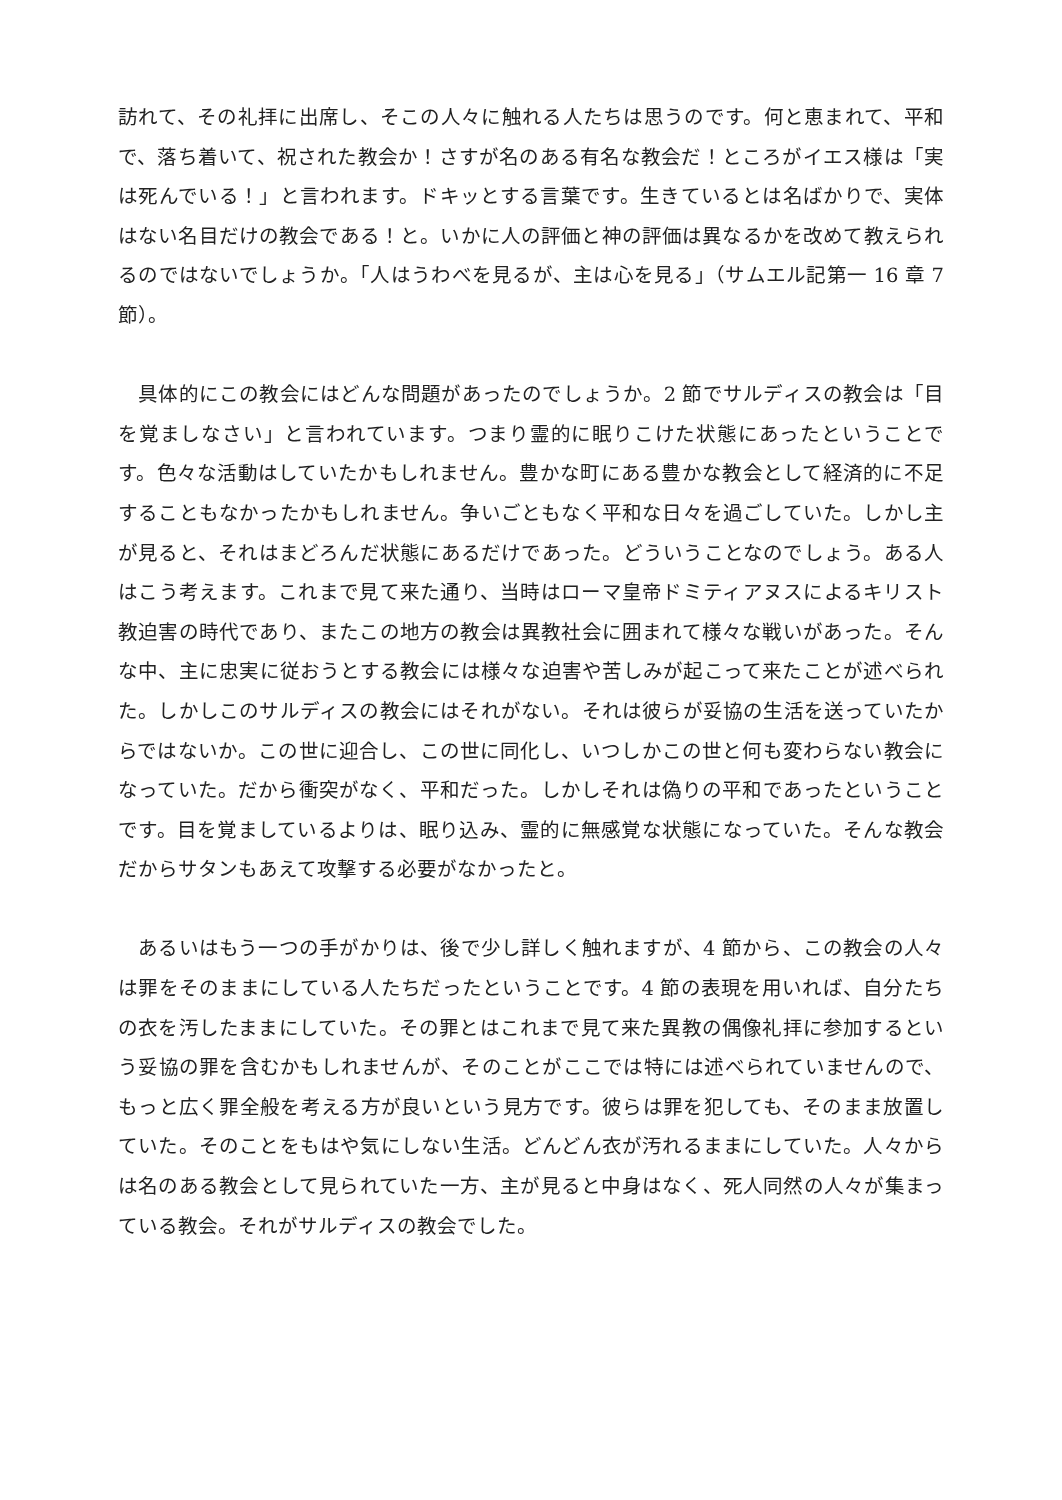訪れて、その礼拝に出席し、そこの人々に触れる人たちは思うのです。何と恵まれて、平和で、落ち着いて、祝された教会か！さすが名のある有名な教会だ！ところがイエス様は「実は死んでいる！」と言われます。ドキッとする言葉です。生きているとは名ばかりで、実体はない名目だけの教会である！と。いかに人の評価と神の評価は異なるかを改めて教えられるのではないでしょうか。「人はうわべを見るが、主は心を見る」（サムエル記第一 16 章 7 節）。
　具体的にこの教会にはどんな問題があったのでしょうか。2 節でサルディスの教会は「目を覚ましなさい」と言われています。つまり霊的に眠りこけた状態にあったということです。色々な活動はしていたかもしれません。豊かな町にある豊かな教会として経済的に不足することもなかったかもしれません。争いごともなく平和な日々を過ごしていた。しかし主が見ると、それはまどろんだ状態にあるだけであった。どういうことなのでしょう。ある人はこう考えます。これまで見て来た通り、当時はローマ皇帝ドミティアヌスによるキリスト教迫害の時代であり、またこの地方の教会は異教社会に囲まれて様々な戦いがあった。そんな中、主に忠実に従おうとする教会には様々な迫害や苦しみが起こって来たことが述べられた。しかしこのサルディスの教会にはそれがない。それは彼らが妥協の生活を送っていたからではないか。この世に迎合し、この世に同化し、いつしかこの世と何も変わらない教会になっていた。だから衝突がなく、平和だった。しかしそれは偽りの平和であったということです。目を覚ましているよりは、眠り込み、霊的に無感覚な状態になっていた。そんな教会だからサタンもあえて攻撃する必要がなかったと。
　あるいはもう一つの手がかりは、後で少し詳しく触れますが、4 節から、この教会の人々は罪をそのままにしている人たちだったということです。4 節の表現を用いれば、自分たちの衣を汚したままにしていた。その罪とはこれまで見て来た異教の偶像礼拝に参加するという妥協の罪を含むかもしれませんが、そのことがここでは特には述べられていませんので、もっと広く罪全般を考える方が良いという見方です。彼らは罪を犯しても、そのまま放置していた。そのことをもはや気にしない生活。どんどん衣が汚れるままにしていた。人々からは名のある教会として見られていた一方、主が見ると中身はなく、死人同然の人々が集まっている教会。それがサルディスの教会でした。